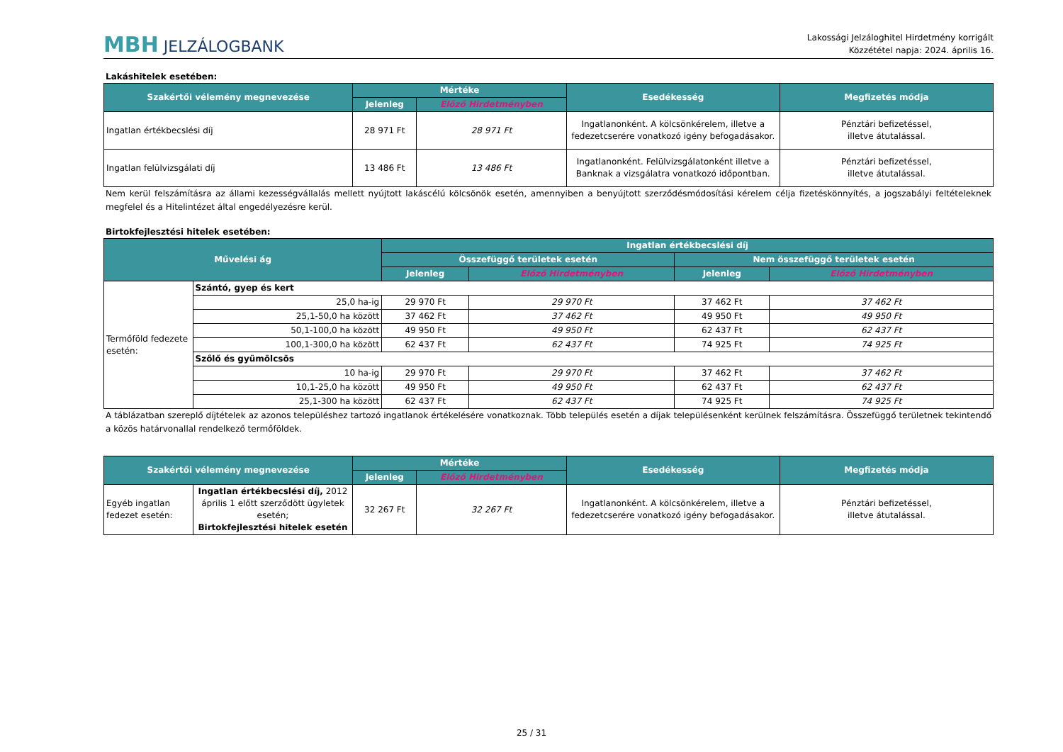MBH JELZÁLOGBANK
Lakossági Jelzáloghitel Hirdetmény korrigált
Közzététel napja: 2024. április 16.
Lakáshitelek esetében:
| Szakértői vélemény megnevezése | Mértéke | | Esedékesség | Megfizetés módja |
| --- | --- | --- | --- | --- |
| | Jelenleg | Előző Hirdetményben | | |
| Ingatlan értékbecslési díj | 28 971 Ft | 28 971 Ft | Ingatlanonként. A kölcsönkérelem, illetve a fedezetcserére vonatkozó igény befogadásakor. | Pénztári befizetéssel, illetve átutalással. |
| Ingatlan felülvizsgálati díj | 13 486 Ft | 13 486 Ft | Ingatlanonként. Felülvizsgálatonként illetve a Banknak a vizsgálatra vonatkozó időpontban. | Pénztári befizetéssel, illetve átutalással. |
Nem kerül felszámításra az állami kezességvállalás mellett nyújtott lakáscélú kölcsönök esetén, amennyiben a benyújtott szerződésmódosítási kérelem célja fizetéskönnyítés, a jogszabályi feltételeknek megfelel és a Hitelintézet által engedélyezésre kerül.
Birtokfejlesztési hitelek esetében:
| Művelési ág | | Ingatlan értékbecslési díj | | | |
| --- | --- | --- | --- | --- | --- |
| | | Összefüggő területek esetén | | Nem összefüggő területek esetén | |
| | | Jelenleg | Előző Hirdetményben | Jelenleg | Előző Hirdetményben |
| Termőföld fedezete esetén: | Szántó, gyep és kert | | | | |
| | 25,0 ha-ig | 29 970 Ft | 29 970 Ft | 37 462 Ft | 37 462 Ft |
| | 25,1-50,0 ha között | 37 462 Ft | 37 462 Ft | 49 950 Ft | 49 950 Ft |
| | 50,1-100,0 ha között | 49 950 Ft | 49 950 Ft | 62 437 Ft | 62 437 Ft |
| | 100,1-300,0 ha között | 62 437 Ft | 62 437 Ft | 74 925 Ft | 74 925 Ft |
| | Szőlő és gyümölcsös | | | | |
| | 10 ha-ig | 29 970 Ft | 29 970 Ft | 37 462 Ft | 37 462 Ft |
| | 10,1-25,0 ha között | 49 950 Ft | 49 950 Ft | 62 437 Ft | 62 437 Ft |
| | 25,1-300 ha között | 62 437 Ft | 62 437 Ft | 74 925 Ft | 74 925 Ft |
A táblázatban szereplő díjtételek az azonos településhez tartozó ingatlanok értékelésére vonatkoznak. Több település esetén a díjak településenként kerülnek felszámításra. Összefüggő területnek tekintendő a közös határvonallal rendelkező termőföldek.
| Szakértői vélemény megnevezése | | Mértéke | | Esedékesség | Megfizetés módja |
| --- | --- | --- | --- | --- | --- |
| | | Jelenleg | Előző Hirdetményben | | |
| Egyéb ingatlan fedezet esetén: | Ingatlan értékbecslési díj, 2012 április 1 előtt szerződött ügyletek esetén; Birtokfejlesztési hitelek esetén | 32 267 Ft | 32 267 Ft | Ingatlanonként. A kölcsönkérelem, illetve a fedezetcserére vonatkozó igény befogadásakor. | Pénztári befizetéssel, illetve átutalással. |
25 / 31